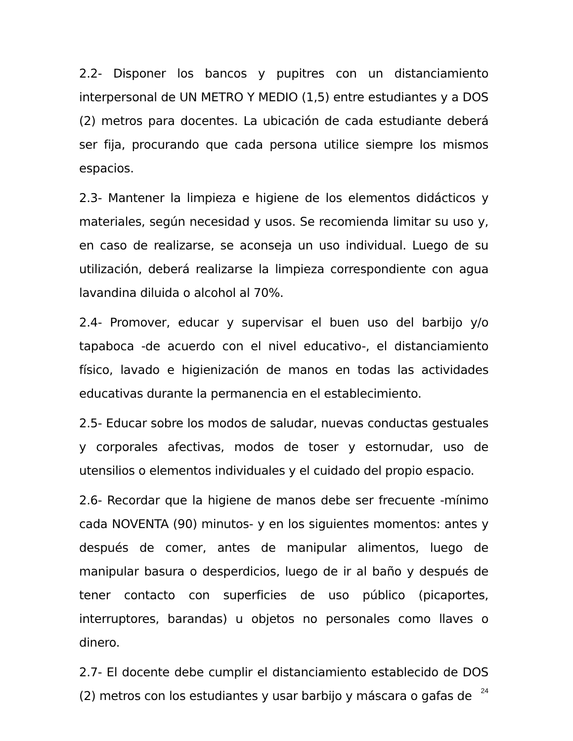2.2- Disponer los bancos y pupitres con un distanciamiento interpersonal de UN METRO Y MEDIO (1,5) entre estudiantes y a DOS (2) metros para docentes. La ubicación de cada estudiante deberá ser fija, procurando que cada persona utilice siempre los mismos espacios.
2.3- Mantener la limpieza e higiene de los elementos didácticos y materiales, según necesidad y usos. Se recomienda limitar su uso y, en caso de realizarse, se aconseja un uso individual. Luego de su utilización, deberá realizarse la limpieza correspondiente con agua lavandina diluida o alcohol al 70%.
2.4- Promover, educar y supervisar el buen uso del barbijo y/o tapaboca -de acuerdo con el nivel educativo-, el distanciamiento físico, lavado e higienización de manos en todas las actividades educativas durante la permanencia en el establecimiento.
2.5- Educar sobre los modos de saludar, nuevas conductas gestuales y corporales afectivas, modos de toser y estornudar, uso de utensilios o elementos individuales y el cuidado del propio espacio.
2.6- Recordar que la higiene de manos debe ser frecuente -mínimo cada NOVENTA (90) minutos- y en los siguientes momentos: antes y después de comer, antes de manipular alimentos, luego de manipular basura o desperdicios, luego de ir al baño y después de tener contacto con superficies de uso público (picaportes, interruptores, barandas) u objetos no personales como llaves o dinero.
2.7- El docente debe cumplir el distanciamiento establecido de DOS (2) metros con los estudiantes y usar barbijo y máscara o gafas de
24